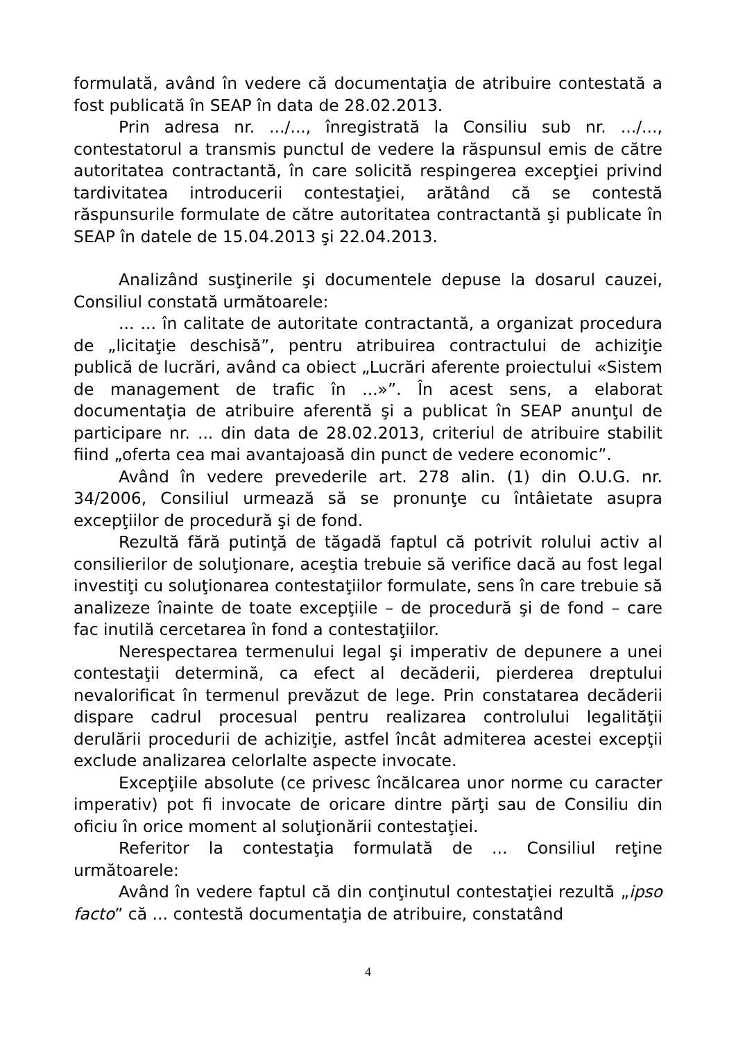formulată, având în vedere că documentaţia de atribuire contestată a fost publicată în SEAP în data de 28.02.2013.
Prin adresa nr. .../..., înregistrată la Consiliu sub nr. .../..., contestatorul a transmis punctul de vedere la răspunsul emis de către autoritatea contractantă, în care solicită respingerea excepţiei privind tardivitatea introducerii contestaţiei, arătând că se contestă răspunsurile formulate de către autoritatea contractantă şi publicate în SEAP în datele de 15.04.2013 şi 22.04.2013.
Analizând susţinerile şi documentele depuse la dosarul cauzei, Consiliul constată următoarele:
... ... în calitate de autoritate contractantă, a organizat procedura de „licitaţie deschisă”, pentru atribuirea contractului de achiziţie publică de lucrări, având ca obiect „Lucrări aferente proiectului «Sistem de management de trafic în ...»”. În acest sens, a elaborat documentaţia de atribuire aferentă şi a publicat în SEAP anunţul de participare nr. ... din data de 28.02.2013, criteriul de atribuire stabilit fiind „oferta cea mai avantajoasă din punct de vedere economic”.
Având în vedere prevederile art. 278 alin. (1) din O.U.G. nr. 34/2006, Consiliul urmează să se pronunţe cu întâietate asupra excepţiilor de procedură şi de fond.
Rezultă fără putinţă de tăgadă faptul că potrivit rolului activ al consilierilor de soluţionare, aceştia trebuie să verifice dacă au fost legal investiţi cu soluţionarea contestaţiilor formulate, sens în care trebuie să analizeze înainte de toate excepţiile – de procedură şi de fond – care fac inutilă cercetarea în fond a contestaţiilor.
Nerespectarea termenului legal şi imperativ de depunere a unei contestaţii determină, ca efect al decăderii, pierderea dreptului nevalorificat în termenul prevăzut de lege. Prin constatarea decăderii dispare cadrul procesual pentru realizarea controlului legalităţii derulării procedurii de achiziţie, astfel încât admiterea acestei excepţii exclude analizarea celorlalte aspecte invocate.
Excepţiile absolute (ce privesc încălcarea unor norme cu caracter imperativ) pot fi invocate de oricare dintre părţi sau de Consiliu din oficiu în orice moment al soluţionării contestaţiei.
Referitor la contestaţia formulată de ... Consiliul reţine următoarele:
Având în vedere faptul că din conţinutul contestaţiei rezultă „ipso facto” că ... contestă documentaţia de atribuire, constatând
4